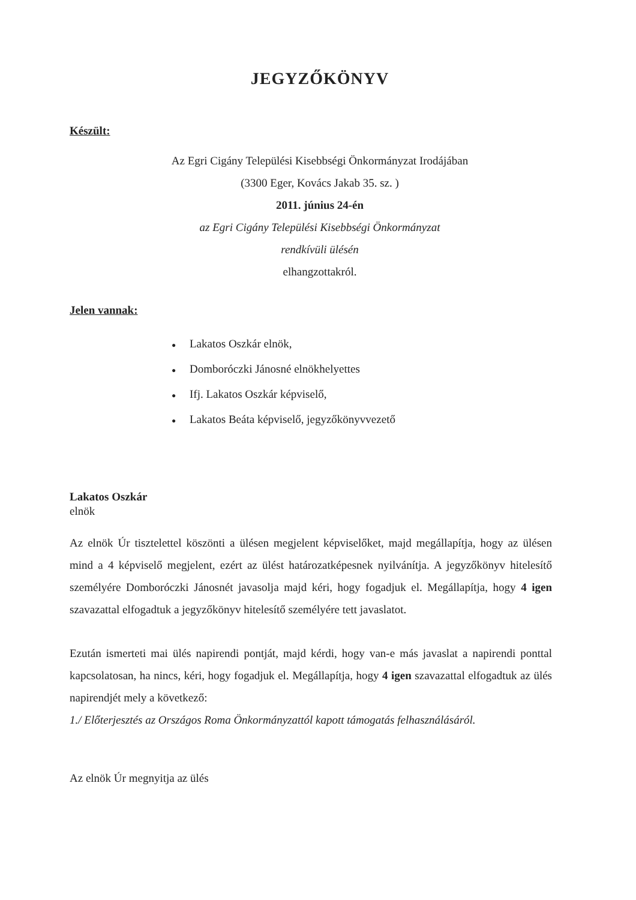JEGYZŐKÖNYV
Készült:
Az Egri Cigány Települési Kisebbségi Önkormányzat Irodájában
(3300 Eger, Kovács Jakab 35. sz. )
2011. június 24-én
az Egri Cigány Települési Kisebbségi Önkormányzat
rendkívüli ülésén
elhangzottakról.
Jelen vannak:
● Lakatos Oszkár elnök,
● Domboróczki Jánosné elnökhelyettes
● Ifj. Lakatos Oszkár képviselő,
● Lakatos Beáta képviselő, jegyzőkönyvvezető
Lakatos Oszkár
elnök
Az elnök Úr tisztelettel köszönti a ülésen megjelent képviselőket, majd megállapítja, hogy az ülésen mind a 4 képviselő megjelent, ezért az ülést határozatképesnek nyilvánítja. A jegyzőkönyv hitelesítő személyére Domboróczki Jánosnét javasolja majd kéri, hogy fogadjuk el. Megállapítja, hogy 4 igen szavazattal elfogadtuk a jegyzőkönyv hitelesítő személyére tett javaslatot.
Ezután ismerteti mai ülés napirendi pontját, majd kérdi, hogy van-e más javaslat a napirendi ponttal kapcsolatosan, ha nincs, kéri, hogy fogadjuk el. Megállapítja, hogy 4 igen szavazattal elfogadtuk az ülés napirendjét mely a következő:
1./ Előterjesztés az Országos Roma Önkormányzattól kapott támogatás felhasználásáról.
Az elnök Úr megnyitja az ülés